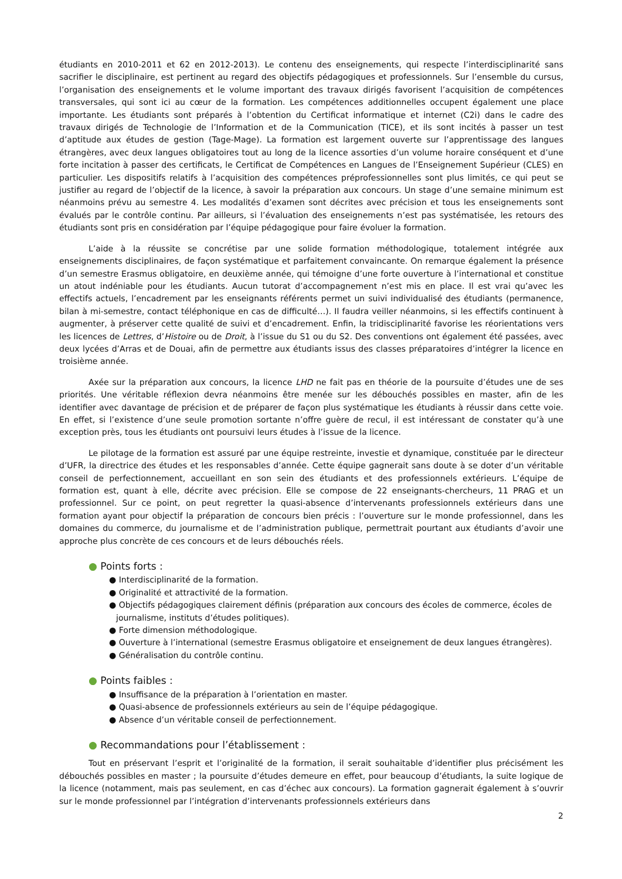étudiants en 2010-2011 et 62 en 2012-2013). Le contenu des enseignements, qui respecte l’interdisciplinarité sans sacrifier le disciplinaire, est pertinent au regard des objectifs pédagogiques et professionnels. Sur l’ensemble du cursus, l’organisation des enseignements et le volume important des travaux dirigés favorisent l’acquisition de compétences transversales, qui sont ici au cœur de la formation. Les compétences additionnelles occupent également une place importante. Les étudiants sont préparés à l’obtention du Certificat informatique et internet (C2i) dans le cadre des travaux dirigés de Technologie de l’Information et de la Communication (TICE), et ils sont incités à passer un test d’aptitude aux études de gestion (Tage-Mage). La formation est largement ouverte sur l’apprentissage des langues étrangères, avec deux langues obligatoires tout au long de la licence assorties d’un volume horaire conséquent et d’une forte incitation à passer des certificats, le Certificat de Compétences en Langues de l’Enseignement Supérieur (CLES) en particulier. Les dispositifs relatifs à l’acquisition des compétences préprofessionnelles sont plus limités, ce qui peut se justifier au regard de l’objectif de la licence, à savoir la préparation aux concours. Un stage d’une semaine minimum est néanmoins prévu au semestre 4. Les modalités d’examen sont décrites avec précision et tous les enseignements sont évalués par le contrôle continu. Par ailleurs, si l’évaluation des enseignements n’est pas systématisée, les retours des étudiants sont pris en considération par l’équipe pédagogique pour faire évoluer la formation.
L’aide à la réussite se concrétise par une solide formation méthodologique, totalement intégrée aux enseignements disciplinaires, de façon systématique et parfaitement convaincante. On remarque également la présence d’un semestre Erasmus obligatoire, en deuxième année, qui témoigne d’une forte ouverture à l’international et constitue un atout indéniable pour les étudiants. Aucun tutorat d’accompagnement n’est mis en place. Il est vrai qu’avec les effectifs actuels, l’encadrement par les enseignants référents permet un suivi individualisé des étudiants (permanence, bilan à mi-semestre, contact téléphonique en cas de difficulté…). Il faudra veiller néanmoins, si les effectifs continuent à augmenter, à préserver cette qualité de suivi et d’encadrement. Enfin, la tridisciplinarité favorise les réorientations vers les licences de Lettres, d’Histoire ou de Droit, à l’issue du S1 ou du S2. Des conventions ont également été passées, avec deux lycées d’Arras et de Douai, afin de permettre aux étudiants issus des classes préparatoires d’intégrer la licence en troisième année.
Axée sur la préparation aux concours, la licence LHD ne fait pas en théorie de la poursuite d’études une de ses priorités. Une véritable réflexion devra néanmoins être menée sur les débouchés possibles en master, afin de les identifier avec davantage de précision et de préparer de façon plus systématique les étudiants à réussir dans cette voie. En effet, si l’existence d’une seule promotion sortante n’offre guère de recul, il est intéressant de constater qu’à une exception près, tous les étudiants ont poursuivi leurs études à l’issue de la licence.
Le pilotage de la formation est assuré par une équipe restreinte, investie et dynamique, constituée par le directeur d’UFR, la directrice des études et les responsables d’année. Cette équipe gagnerait sans doute à se doter d’un véritable conseil de perfectionnement, accueillant en son sein des étudiants et des professionnels extérieurs. L’équipe de formation est, quant à elle, décrite avec précision. Elle se compose de 22 enseignants-chercheurs, 11 PRAG et un professionnel. Sur ce point, on peut regretter la quasi-absence d’intervenants professionnels extérieurs dans une formation ayant pour objectif la préparation de concours bien précis : l’ouverture sur le monde professionnel, dans les domaines du commerce, du journalisme et de l’administration publique, permettrait pourtant aux étudiants d’avoir une approche plus concrète de ces concours et de leurs débouchés réels.
● Points forts :
● Interdisciplinarité de la formation.
● Originalité et attractivité de la formation.
● Objectifs pédagogiques clairement définis (préparation aux concours des écoles de commerce, écoles de journalisme, instituts d’études politiques).
● Forte dimension méthodologique.
● Ouverture à l’international (semestre Erasmus obligatoire et enseignement de deux langues étrangères).
● Généralisation du contrôle continu.
● Points faibles :
● Insuffisance de la préparation à l’orientation en master.
● Quasi-absence de professionnels extérieurs au sein de l’équipe pédagogique.
● Absence d’un véritable conseil de perfectionnement.
● Recommandations pour l’établissement :
Tout en préservant l’esprit et l’originalité de la formation, il serait souhaitable d’identifier plus précisément les débouchés possibles en master ; la poursuite d’études demeure en effet, pour beaucoup d’étudiants, la suite logique de la licence (notamment, mais pas seulement, en cas d’échec aux concours). La formation gagnerait également à s’ouvrir sur le monde professionnel par l’intégration d’intervenants professionnels extérieurs dans
2